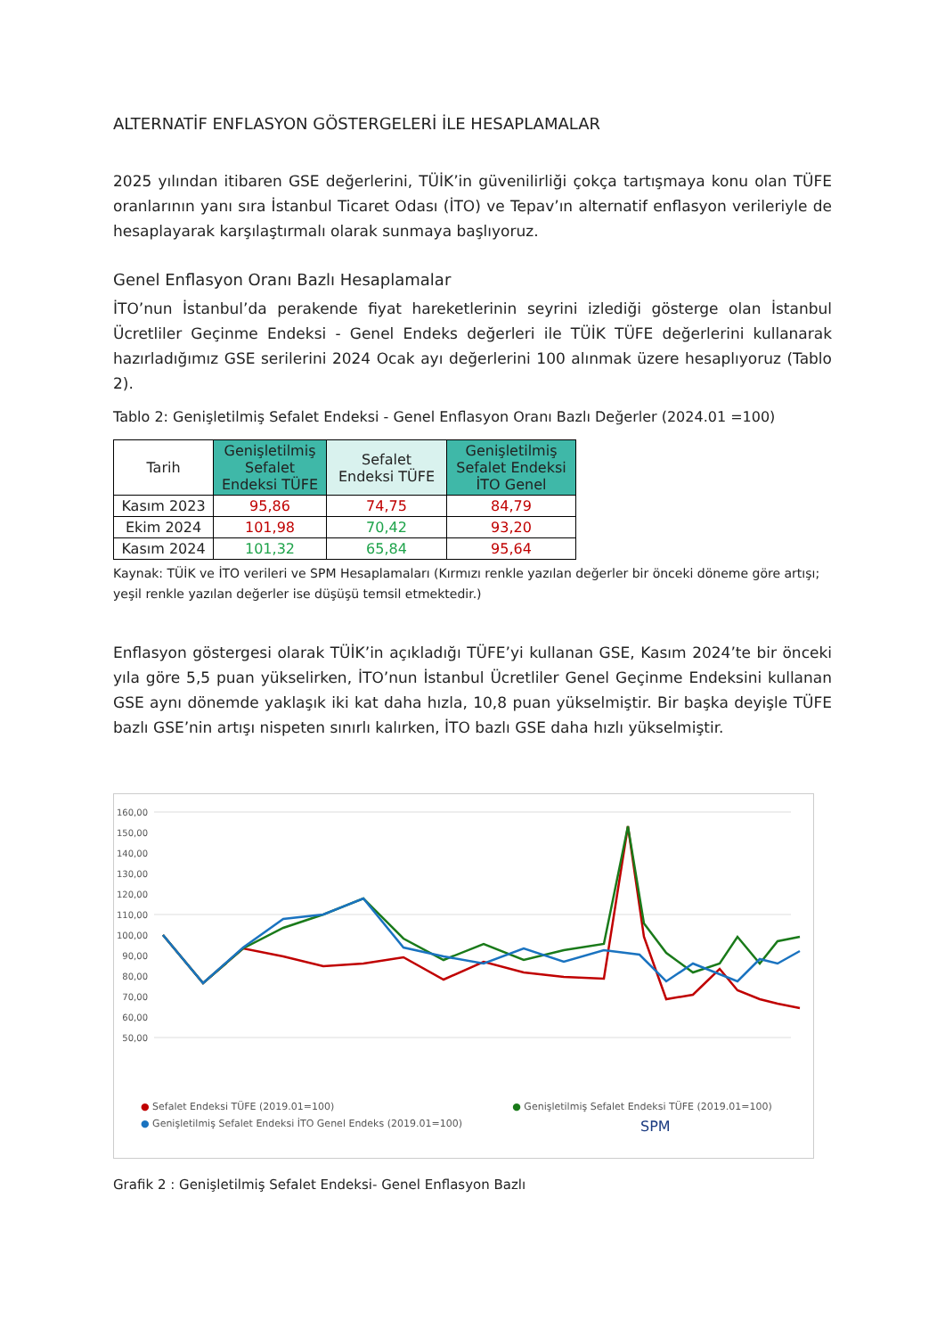ALTERNATİF ENFLASYON GÖSTERGELERİ İLE HESAPLAMALAR
2025 yılından itibaren GSE değerlerini, TÜİK’in güvenilirliği çokça tartışmaya konu olan TÜFE oranlarının yanı sıra İstanbul Ticaret Odası (İTO) ve Tepav’ın alternatif enflasyon verileriyle de hesaplayarak karşılaştırmalı olarak sunmaya başlıyoruz.
Genel Enflasyon Oranı Bazlı Hesaplamalar
İTO’nun İstanbul’da perakende fiyat hareketlerinin seyrini izlediği gösterge olan İstanbul Ücretliler Geçinme Endeksi - Genel Endeks değerleri ile TÜİK TÜFE değerlerini kullanarak hazırladığımız GSE serilerini 2024 Ocak ayı değerlerini 100 alınmak üzere hesaplıyoruz (Tablo 2).
Tablo 2: Genişletilmiş Sefalet Endeksi - Genel Enflasyon Oranı Bazlı Değerler (2024.01 =100)
| Tarih | Genişletilmiş Sefalet Endeksi TÜFE | Sefalet Endeksi TÜFE | Genişletilmiş Sefalet Endeksi İTO Genel |
| --- | --- | --- | --- |
| Kasım 2023 | 95,86 | 74,75 | 84,79 |
| Ekim 2024 | 101,98 | 70,42 | 93,20 |
| Kasım 2024 | 101,32 | 65,84 | 95,64 |
Kaynak: TÜİK ve İTO verileri ve SPM Hesaplamaları (Kırmızı renkle yazılan değerler bir önceki döneme göre artışı; yeşil renkle yazılan değerler ise düşüşü temsil etmektedir.)
Enflasyon göstergesi olarak TÜİK’in açıkladığı TÜFE’yi kullanan GSE, Kasım 2024’te bir önceki yıla göre 5,5 puan yükselirken, İTO’nun İstanbul Ücretliler Genel Geçinme Endeksini kullanan GSE aynı dönemde yaklaşık iki kat daha hızla, 10,8 puan yükselmiştir. Bir başka deyişle TÜFE bazlı GSE’nin artışı nispeten sınırlı kalırken, İTO bazlı GSE daha hızlı yükselmiştir.
160,00
150,00
140,00
130,00
120,00
110,00
100,00
90,00
80,00
70,00
60,00
50,00
● Sefalet Endeksi TÜFE (2019.01=100) ● Genişletilmiş Sefalet Endeksi TÜFE (2019.01=100) ● Genişletilmiş Sefalet Endeksi İTO Genel Endeks (2019.01=100) SPM
Grafik 2 : Genişletilmiş Sefalet Endeksi- Genel Enflasyon Bazlı